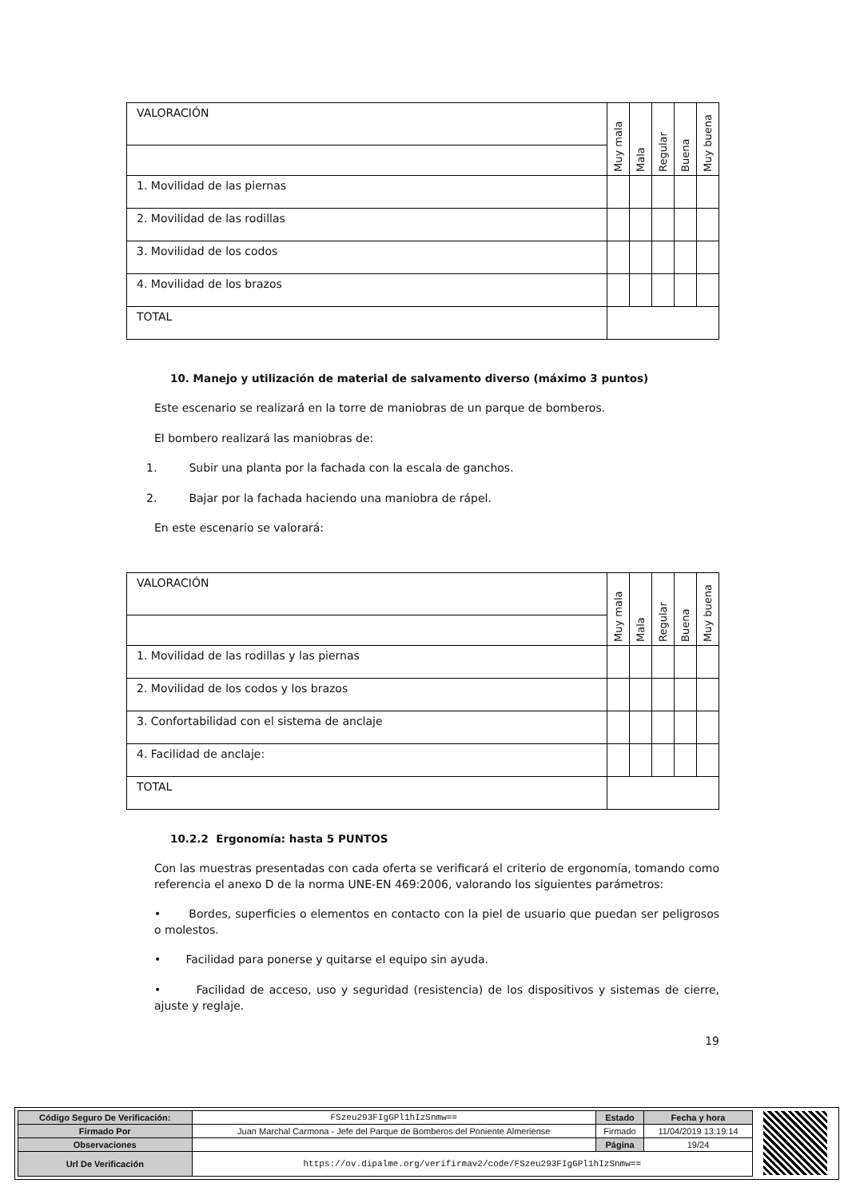| VALORACIÓN | Muy mala | Mala | Regular | Buena | Muy buena |
| 1. Movilidad de las piernas | | | | | |
| 2. Movilidad de las rodillas | | | | | |
| 3. Movilidad de los codos | | | | | |
| 4. Movilidad de los brazos | | | | | |
| TOTAL | | | | | |
10. Manejo y utilización de material de salvamento diverso (máximo 3 puntos)
Este escenario se realizará en la torre de maniobras de un parque de bomberos.
El bombero realizará las maniobras de:
1. Subir una planta por la fachada con la escala de ganchos.
2. Bajar por la fachada haciendo una maniobra de rápel.
En este escenario se valorará:
| VALORACIÓN | Muy mala | Mala | Regular | Buena | Muy buena |
| 1. Movilidad de las rodillas y las piernas | | | | | |
| 2. Movilidad de los codos y los brazos | | | | | |
| 3. Confortabilidad con el sistema de anclaje | | | | | |
| 4. Facilidad de anclaje: | | | | | |
| TOTAL | | | | | |
10.2.2 Ergonomía: hasta 5 PUNTOS
Con las muestras presentadas con cada oferta se verificará el criterio de ergonomía, tomando como referencia el anexo D de la norma UNE-EN 469:2006, valorando los siguientes parámetros:
• Bordes, superficies o elementos en contacto con la piel de usuario que puedan ser peligrosos o molestos.
• Facilidad para ponerse y quitarse el equipo sin ayuda.
• Facilidad de acceso, uso y seguridad (resistencia) de los dispositivos y sistemas de cierre, ajuste y reglaje.
19
| Código Seguro De Verificación: | FSzeu293FIgGPl1hIzSnmw== | Estado | Fecha y hora |
| Firmado Por | Juan Marchal Carmona - Jefe del Parque de Bomberos del Poniente Almeriense | Firmado | 11/04/2019 13:19:14 |
| Observaciones | | Página | 19/24 |
| Url De Verificación | https://ov.dipalme.org/verifirmav2/code/FSzeu293FIgGPl1hIzSnmw== | | |